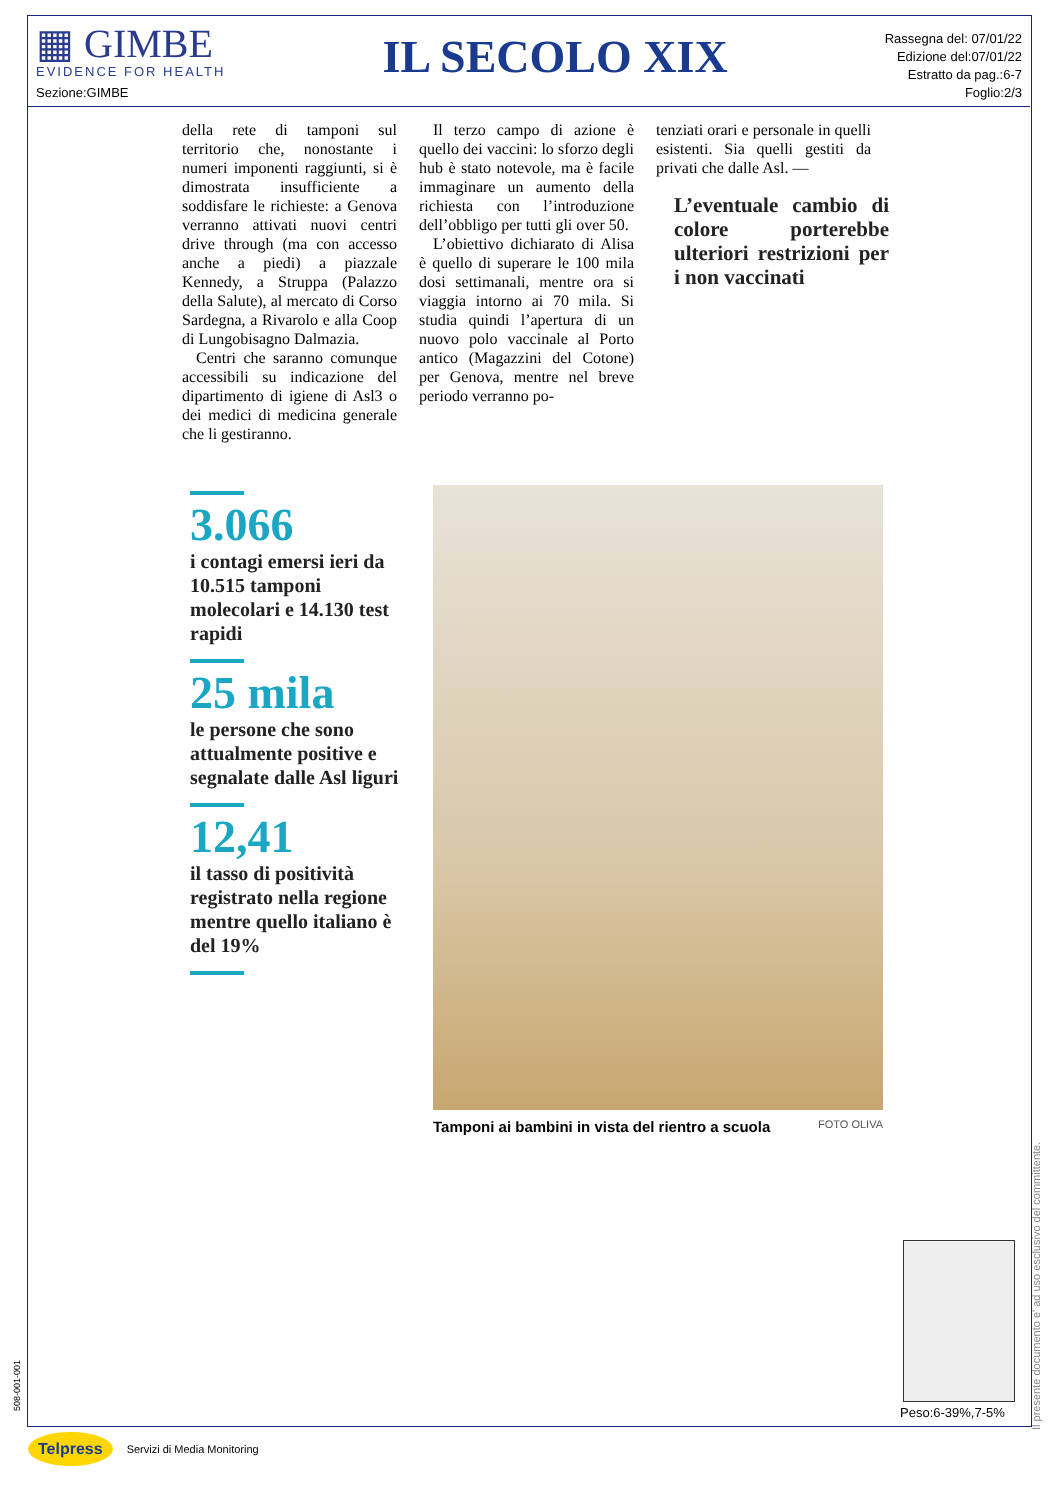▦ GIMBE
EVIDENCE FOR HEALTH
Sezione:GIMBE
IL SECOLO XIX
Rassegna del: 07/01/22
Edizione del:07/01/22
Estratto da pag.:6-7
Foglio:2/3
della rete di tamponi sul territorio che, nonostante i numeri imponenti raggiunti, si è dimostrata insufficiente a soddisfare le richieste: a Genova verranno attivati nuovi centri drive through (ma con accesso anche a piedi) a piazzale Kennedy, a Struppa (Palazzo della Salute), al mercato di Corso Sardegna, a Rivarolo e alla Coop di Lungobisagno Dalmazia.
Centri che saranno comunque accessibili su indicazione del dipartimento di igiene di Asl3 o dei medici di medicina generale che li gestiranno.
Il terzo campo di azione è quello dei vaccini: lo sforzo degli hub è stato notevole, ma è facile immaginare un aumento della richiesta con l’introduzione dell’obbligo per tutti gli over 50.
L’obiettivo dichiarato di Alisa è quello di superare le 100 mila dosi settimanali, mentre ora si viaggia intorno ai 70 mila. Si studia quindi l’apertura di un nuovo polo vaccinale al Porto antico (Magazzini del Cotone) per Genova, mentre nel breve periodo verranno po-
tenziati orari e personale in quelli esistenti. Sia quelli gestiti da privati che dalle Asl. —
L’eventuale cambio di colore porterebbe ulteriori restrizioni per i non vaccinati
3.066
i contagi emersi ieri da 10.515 tamponi molecolari e 14.130 test rapidi
25 mila
le persone che sono attualmente positive e segnalate dalle Asl liguri
12,41
il tasso di positività registrato nella regione mentre quello italiano è del 19%
Tamponi ai bambini in vista del rientro a scuola FOTO OLIVA
Peso:6-39%,7-5%
Il presente documento e' ad uso esclusivo del committente.
508-001-001
Telpress Servizi di Media Monitoring